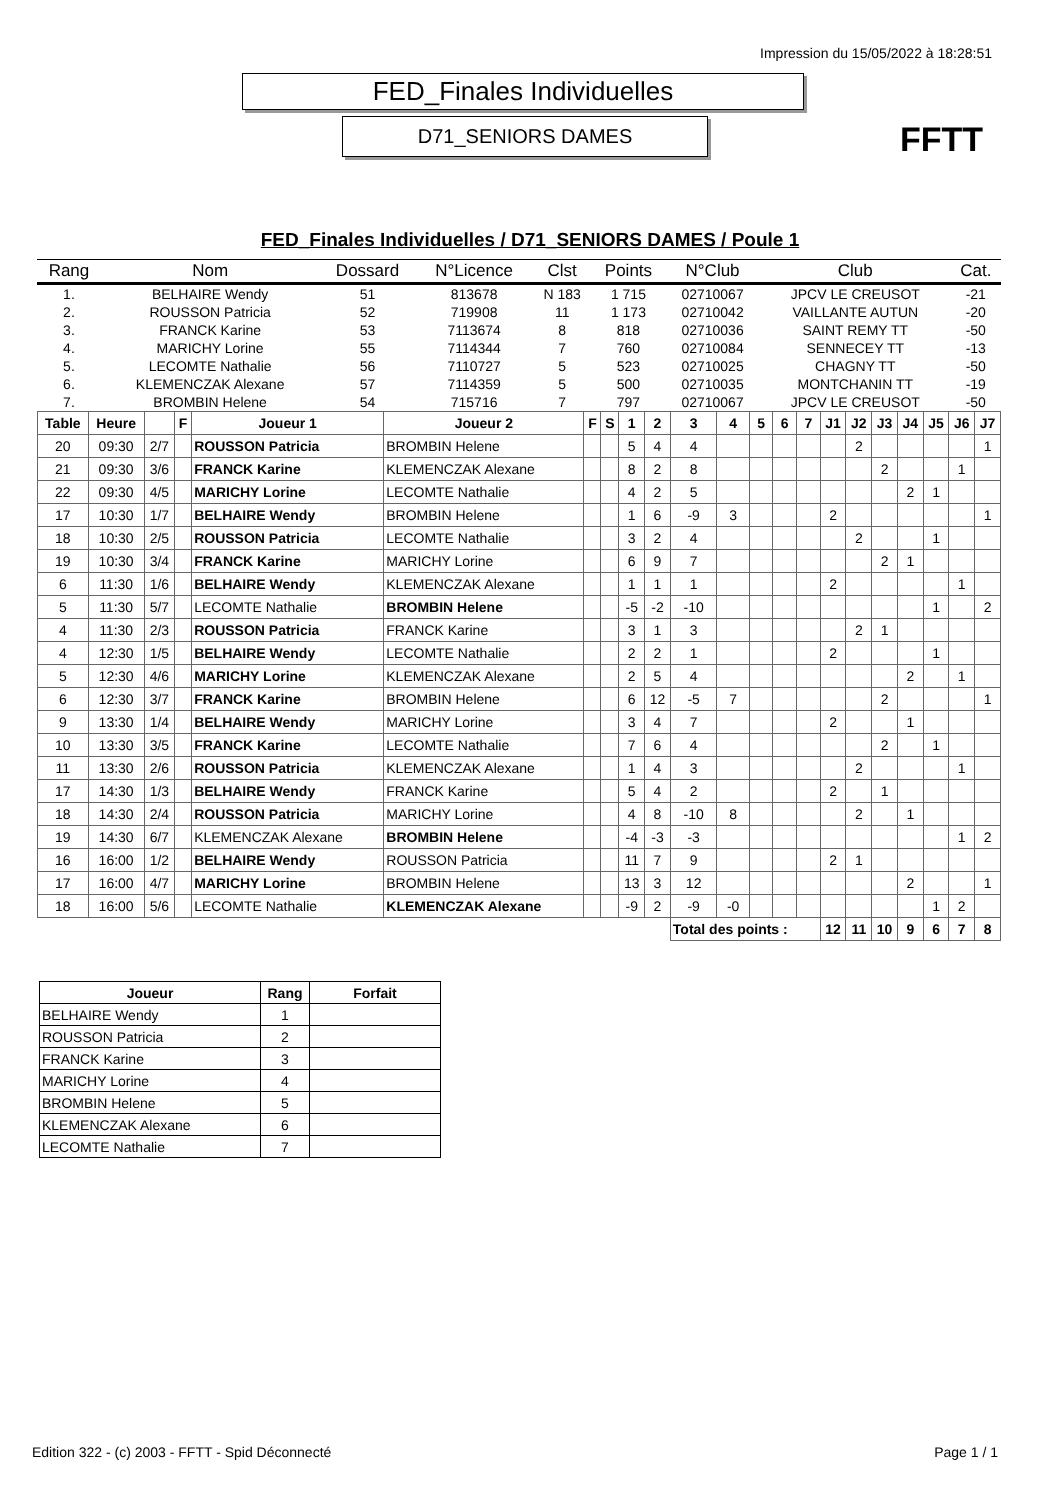Impression du 15/05/2022 à 18:28:51
FED_Finales Individuelles
D71_SENIORS DAMES
FFTT
FED_Finales Individuelles / D71_SENIORS DAMES / Poule 1
| Rang | Nom | Dossard | N°Licence | Clst | Points | N°Club | Club | Cat. |
| --- | --- | --- | --- | --- | --- | --- | --- | --- |
| 1. | BELHAIRE Wendy | 51 | 813678 | N 183 | 1 715 | 02710067 | JPCV LE CREUSOT | -21 |
| 2. | ROUSSON Patricia | 52 | 719908 | 11 | 1 173 | 02710042 | VAILLANTE AUTUN | -20 |
| 3. | FRANCK Karine | 53 | 7113674 | 8 | 818 | 02710036 | SAINT REMY TT | -50 |
| 4. | MARICHY Lorine | 55 | 7114344 | 7 | 760 | 02710084 | SENNECEY TT | -13 |
| 5. | LECOMTE Nathalie | 56 | 7110727 | 5 | 523 | 02710025 | CHAGNY TT | -50 |
| 6. | KLEMENCZAK Alexane | 57 | 7114359 | 5 | 500 | 02710035 | MONTCHANIN TT | -19 |
| 7. | BROMBIN Helene | 54 | 715716 | 7 | 797 | 02710067 | JPCV LE CREUSOT | -50 |
| Table | Heure | | F | Joueur 1 | Joueur 2 | F | S | 1 | 2 | 3 | 4 | 5 | 6 | 7 | J1 | J2 | J3 | J4 | J5 | J6 | J7 |
| --- | --- | --- | --- | --- | --- | --- | --- | --- | --- | --- | --- | --- | --- | --- | --- | --- | --- | --- | --- | --- | --- |
| 20 | 09:30 | 2/7 | | ROUSSON Patricia | BROMBIN Helene | | | 5 | 4 | 4 | | | | | | 2 | | | | | 1 |
| 21 | 09:30 | 3/6 | | FRANCK Karine | KLEMENCZAK Alexane | | | 8 | 2 | 8 | | | | | | | 2 | | | 1 | |
| 22 | 09:30 | 4/5 | | MARICHY Lorine | LECOMTE Nathalie | | | 4 | 2 | 5 | | | | | | | | 2 | 1 | | |
| 17 | 10:30 | 1/7 | | BELHAIRE Wendy | BROMBIN Helene | | | 1 | 6 | -9 | 3 | | | | 2 | | | | | | 1 |
| 18 | 10:30 | 2/5 | | ROUSSON Patricia | LECOMTE Nathalie | | | 3 | 2 | 4 | | | | | | 2 | | | 1 | | |
| 19 | 10:30 | 3/4 | | FRANCK Karine | MARICHY Lorine | | | 6 | 9 | 7 | | | | | | | 2 | 1 | | | |
| 6 | 11:30 | 1/6 | | BELHAIRE Wendy | KLEMENCZAK Alexane | | | 1 | 1 | 1 | | | | | 2 | | | | | 1 | |
| 5 | 11:30 | 5/7 | | LECOMTE Nathalie | BROMBIN Helene | | | -5 | -2 | -10 | | | | | | | | | 1 | | 2 |
| 4 | 11:30 | 2/3 | | ROUSSON Patricia | FRANCK Karine | | | 3 | 1 | 3 | | | | | | 2 | 1 | | | | |
| 4 | 12:30 | 1/5 | | BELHAIRE Wendy | LECOMTE Nathalie | | | 2 | 2 | 1 | | | | | 2 | | | | 1 | | |
| 5 | 12:30 | 4/6 | | MARICHY Lorine | KLEMENCZAK Alexane | | | 2 | 5 | 4 | | | | | | | | 2 | | 1 | |
| 6 | 12:30 | 3/7 | | FRANCK Karine | BROMBIN Helene | | | 6 | 12 | -5 | 7 | | | | | | 2 | | | | 1 |
| 9 | 13:30 | 1/4 | | BELHAIRE Wendy | MARICHY Lorine | | | 3 | 4 | 7 | | | | | 2 | | | 1 | | | |
| 10 | 13:30 | 3/5 | | FRANCK Karine | LECOMTE Nathalie | | | 7 | 6 | 4 | | | | | | | 2 | | 1 | | |
| 11 | 13:30 | 2/6 | | ROUSSON Patricia | KLEMENCZAK Alexane | | | 1 | 4 | 3 | | | | | | 2 | | | | 1 | |
| 17 | 14:30 | 1/3 | | BELHAIRE Wendy | FRANCK Karine | | | 5 | 4 | 2 | | | | | 2 | | 1 | | | | |
| 18 | 14:30 | 2/4 | | ROUSSON Patricia | MARICHY Lorine | | | 4 | 8 | -10 | 8 | | | | | 2 | | 1 | | | |
| 19 | 14:30 | 6/7 | | KLEMENCZAK Alexane | BROMBIN Helene | | | -4 | -3 | -3 | | | | | | | | | | 1 | 2 |
| 16 | 16:00 | 1/2 | | BELHAIRE Wendy | ROUSSON Patricia | | | 11 | 7 | 9 | | | | | 2 | 1 | | | | | |
| 17 | 16:00 | 4/7 | | MARICHY Lorine | BROMBIN Helene | | | 13 | 3 | 12 | | | | | | | | 2 | | | 1 |
| 18 | 16:00 | 5/6 | | LECOMTE Nathalie | KLEMENCZAK Alexane | | | -9 | 2 | -9 | -0 | | | | | | | | 1 | 2 | |
| | | | | | | | | | | Total des points : | | | | | 12 | 11 | 10 | 9 | 6 | 7 | 8 |
| Joueur | Rang | Forfait |
| --- | --- | --- |
| BELHAIRE Wendy | 1 | |
| ROUSSON Patricia | 2 | |
| FRANCK Karine | 3 | |
| MARICHY Lorine | 4 | |
| BROMBIN Helene | 5 | |
| KLEMENCZAK Alexane | 6 | |
| LECOMTE Nathalie | 7 | |
Edition 322 - (c) 2003 - FFTT - Spid Déconnecté Page 1 / 1